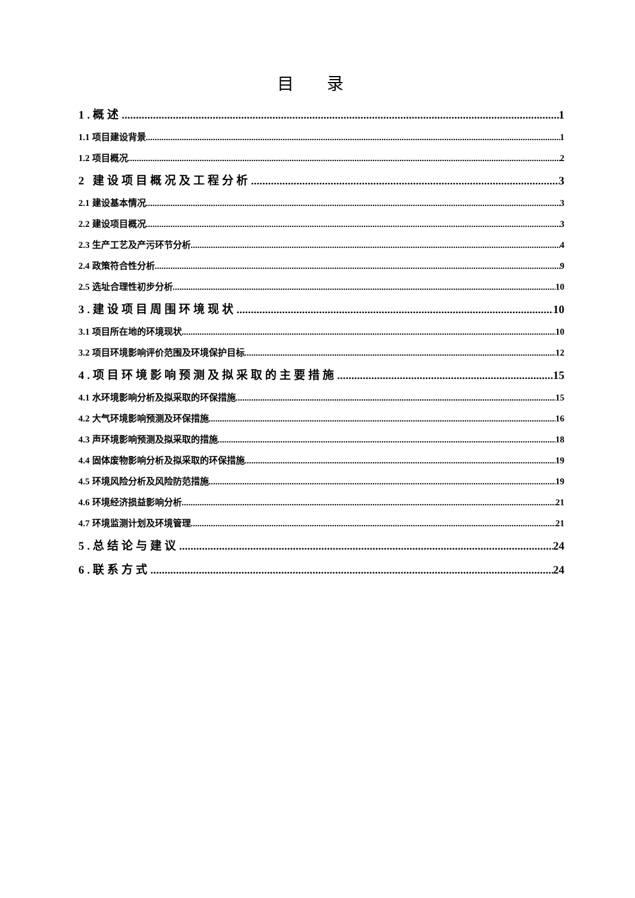目 录
1.概述 1
1.1 项目建设背景 1
1.2 项目概况 2
2 建设项目概况及工程分析 3
2.1 建设基本情况 3
2.2 建设项目概况 3
2.3 生产工艺及产污环节分析 4
2.4 政策符合性分析 9
2.5 选址合理性初步分析 10
3.建设项目周围环境现状 10
3.1 项目所在地的环境现状 10
3.2 项目环境影响评价范围及环境保护目标 12
4.项目环境影响预测及拟采取的主要措施 15
4.1 水环境影响分析及拟采取的环保措施 15
4.2 大气环境影响预测及环保措施 16
4.3 声环境影响预测及拟采取的措施 18
4.4 固体废物影响分析及拟采取的环保措施 19
4.5 环境风险分析及风险防范措施 19
4.6 环境经济损益影响分析 21
4.7 环境监测计划及环境管理 21
5.总结论与建议 24
6.联系方式 24